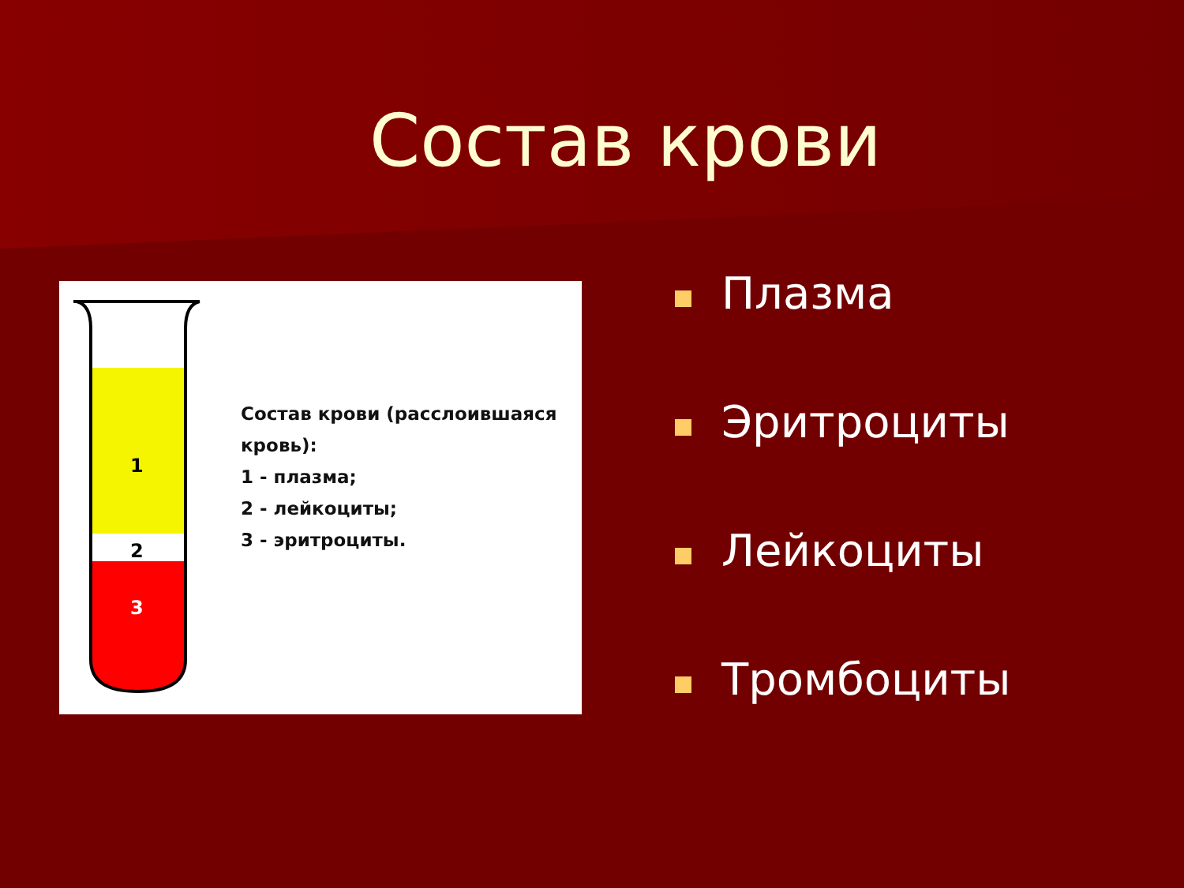Состав крови
1
2
3
Состав крови (расслоившаяся
кровь):
1 - плазма;
2 - лейкоциты;
3 - эритроциты.
Плазма
Эритроциты
Лейкоциты
Тромбоциты